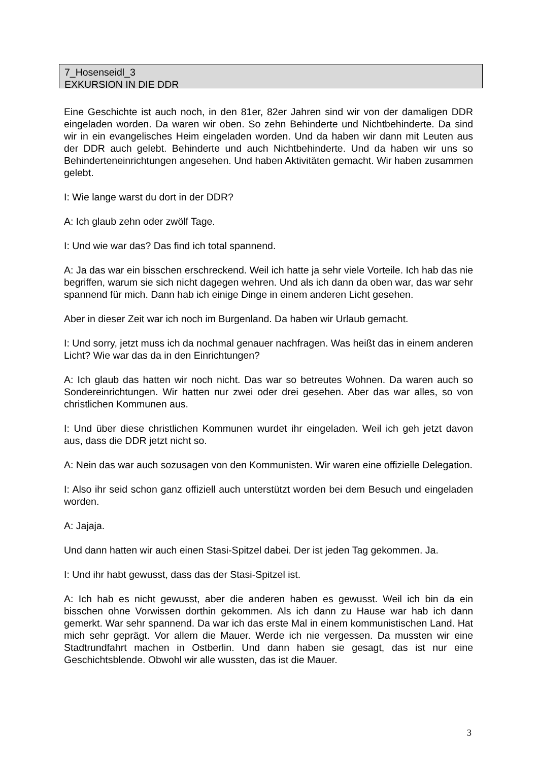7_Hosenseidl_3
EXKURSION IN DIE DDR
Eine Geschichte ist auch noch, in den 81er, 82er Jahren sind wir von der damaligen DDR eingeladen worden. Da waren wir oben. So zehn Behinderte und Nichtbehinderte. Da sind wir in ein evangelisches Heim eingeladen worden. Und da haben wir dann mit Leuten aus der DDR auch gelebt. Behinderte und auch Nichtbehinderte. Und da haben wir uns so Behinderteneinrichtungen angesehen. Und haben Aktivitäten gemacht. Wir haben zusammen gelebt.
I: Wie lange warst du dort in der DDR?
A: Ich glaub zehn oder zwölf Tage.
I: Und wie war das? Das find ich total spannend.
A: Ja das war ein bisschen erschreckend. Weil ich hatte ja sehr viele Vorteile. Ich hab das nie begriffen, warum sie sich nicht dagegen wehren. Und als ich dann da oben war, das war sehr spannend für mich. Dann hab ich einige Dinge in einem anderen Licht gesehen.
Aber in dieser Zeit war ich noch im Burgenland. Da haben wir Urlaub gemacht.
I: Und sorry, jetzt muss ich da nochmal genauer nachfragen. Was heißt das in einem anderen Licht? Wie war das da in den Einrichtungen?
A: Ich glaub das hatten wir noch nicht. Das war so betreutes Wohnen. Da waren auch so Sondereinrichtungen. Wir hatten nur zwei oder drei gesehen. Aber das war alles, so von christlichen Kommunen aus.
I: Und über diese christlichen Kommunen wurdet ihr eingeladen. Weil ich geh jetzt davon aus, dass die DDR jetzt nicht so.
A: Nein das war auch sozusagen von den Kommunisten. Wir waren eine offizielle Delegation.
I: Also ihr seid schon ganz offiziell auch unterstützt worden bei dem Besuch und eingeladen worden.
A: Jajaja.
Und dann hatten wir auch einen Stasi-Spitzel dabei. Der ist jeden Tag gekommen. Ja.
I: Und ihr habt gewusst, dass das der Stasi-Spitzel ist.
A: Ich hab es nicht gewusst, aber die anderen haben es gewusst. Weil ich bin da ein bisschen ohne Vorwissen dorthin gekommen. Als ich dann zu Hause war hab ich dann gemerkt. War sehr spannend. Da war ich das erste Mal in einem kommunistischen Land. Hat mich sehr geprägt. Vor allem die Mauer. Werde ich nie vergessen. Da mussten wir eine Stadtrundfahrt machen in Ostberlin. Und dann haben sie gesagt, das ist nur eine Geschichtsblende. Obwohl wir alle wussten, das ist die Mauer.
3